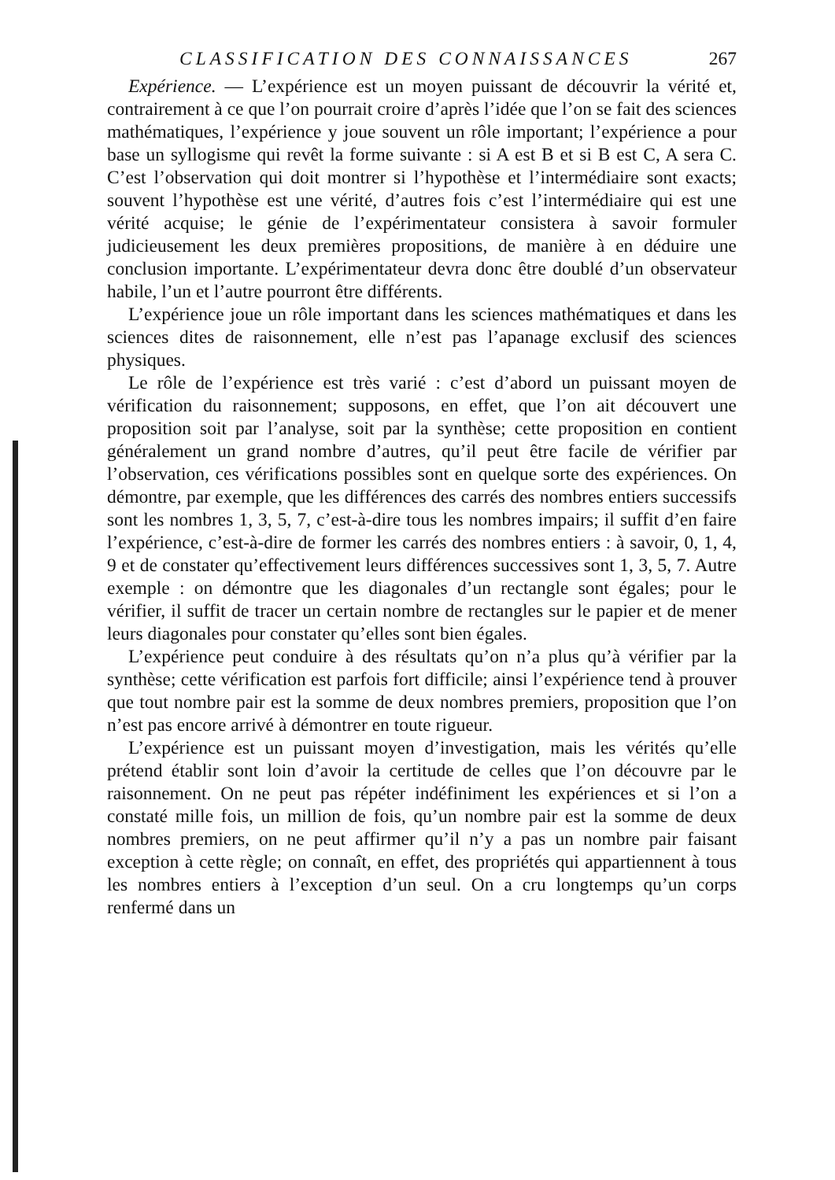CLASSIFICATION DES CONNAISSANCES 267
Expérience. — L’expérience est un moyen puissant de découvrir la vérité et, contrairement à ce que l’on pourrait croire d’après l’idée que l’on se fait des sciences mathématiques, l’expérience y joue souvent un rôle important; l’expérience a pour base un syllogisme qui revêt la forme suivante : si A est B et si B est C, A sera C. C’est l’observation qui doit montrer si l’hypothèse et l’intermédiaire sont exacts; souvent l’hypothèse est une vérité, d’autres fois c’est l’intermédiaire qui est une vérité acquise; le génie de l’expérimentateur consistera à savoir formuler judicieusement les deux premières propositions, de manière à en déduire une conclusion importante. L’expérimentateur devra donc être doublé d’un observateur habile, l’un et l’autre pourront être différents.
L’expérience joue un rôle important dans les sciences mathématiques et dans les sciences dites de raisonnement, elle n’est pas l’apanage exclusif des sciences physiques.
Le rôle de l’expérience est très varié : c’est d’abord un puissant moyen de vérification du raisonnement; supposons, en effet, que l’on ait découvert une proposition soit par l’analyse, soit par la synthèse; cette proposition en contient généralement un grand nombre d’autres, qu’il peut être facile de vérifier par l’observation, ces vérifications possibles sont en quelque sorte des expériences. On démontre, par exemple, que les différences des carrés des nombres entiers successifs sont les nombres 1, 3, 5, 7, c’est-à-dire tous les nombres impairs; il suffit d’en faire l’expérience, c’est-à-dire de former les carrés des nombres entiers : à savoir, 0, 1, 4, 9 et de constater qu’effectivement leurs différences successives sont 1, 3, 5, 7. Autre exemple : on démontre que les diagonales d’un rectangle sont égales; pour le vérifier, il suffit de tracer un certain nombre de rectangles sur le papier et de mener leurs diagonales pour constater qu’elles sont bien égales.
L’expérience peut conduire à des résultats qu’on n’a plus qu’à vérifier par la synthèse; cette vérification est parfois fort difficile; ainsi l’expérience tend à prouver que tout nombre pair est la somme de deux nombres premiers, proposition que l’on n’est pas encore arrivé à démontrer en toute rigueur.
L’expérience est un puissant moyen d’investigation, mais les vérités qu’elle prétend établir sont loin d’avoir la certitude de celles que l’on découvre par le raisonnement. On ne peut pas répéter indéfiniment les expériences et si l’on a constaté mille fois, un million de fois, qu’un nombre pair est la somme de deux nombres premiers, on ne peut affirmer qu’il n’y a pas un nombre pair faisant exception à cette règle; on connaît, en effet, des propriétés qui appartiennent à tous les nombres entiers à l’exception d’un seul. On a cru longtemps qu’un corps renfermé dans un